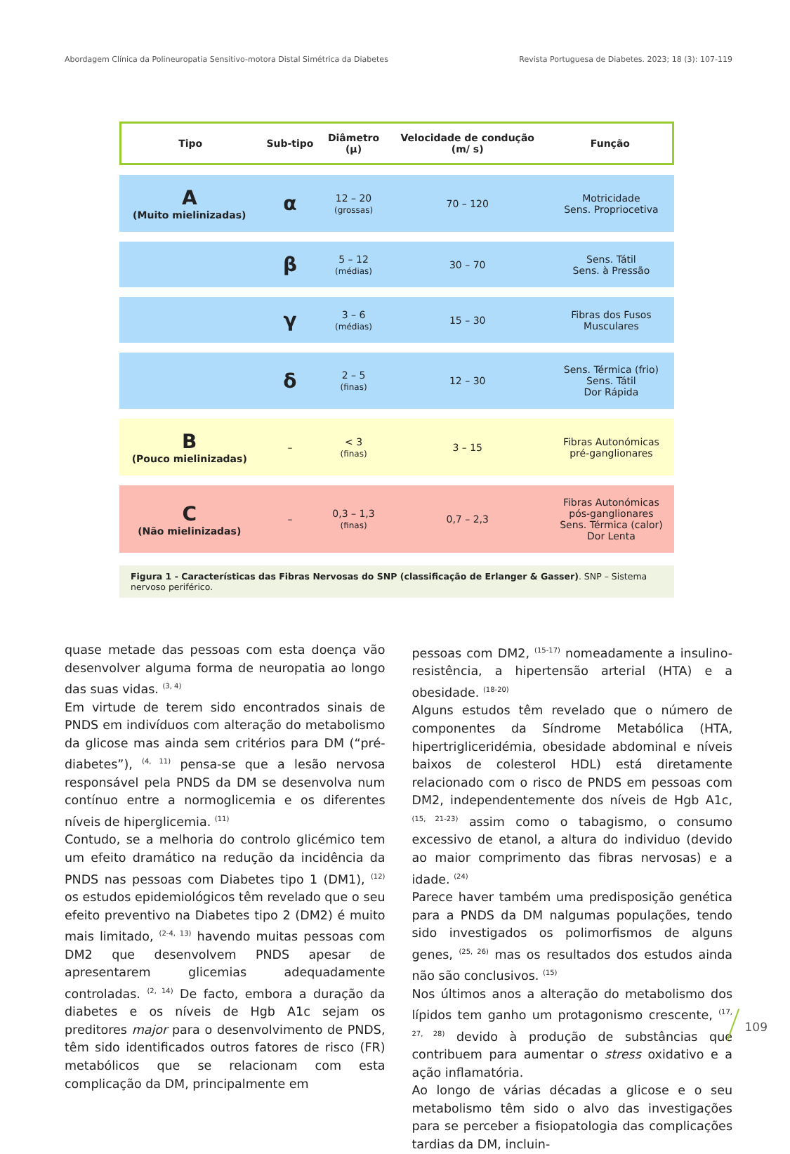Abordagem Clínica da Polineuropatia Sensitivo-motora Distal Simétrica da Diabetes Revista Portuguesa de Diabetes. 2023; 18 (3): 107-119
| Tipo | Sub-tipo | Diâmetro (µ) | Velocidade de condução (m/ s) | Função |
| --- | --- | --- | --- | --- |
| A (Muito mielinizadas) | α | 12 – 20 (grossas) | 70 – 120 | Motricidade Sens. Propriocetiva |
| | β | 5 – 12 (médias) | 30 – 70 | Sens. Tátil Sens. à Pressão |
| | γ | 3 – 6 (médias) | 15 – 30 | Fibras dos Fusos Musculares |
| | δ | 2 – 5 (finas) | 12 – 30 | Sens. Térmica (frio) Sens. Tátil Dor Rápida |
| B (Pouco mielinizadas) | – | < 3 (finas) | 3 – 15 | Fibras Autonómicas pré-ganglionares |
| C (Não mielinizadas) | – | 0,3 – 1,3 (finas) | 0,7 – 2,3 | Fibras Autonómicas pós-ganglionares Sens. Térmica (calor) Dor Lenta |
Figura 1 - Características das Fibras Nervosas do SNP (classificação de Erlanger & Gasser). SNP – Sistema nervoso periférico.
quase metade das pessoas com esta doença vão desenvolver alguma forma de neuropatia ao longo das suas vidas. <sup>(3, 4)</sup>
Em virtude de terem sido encontrados sinais de PNDS em indivíduos com alteração do metabolismo da glicose mas ainda sem critérios para DM (“pré-diabetes”), <sup>(4, 11)</sup> pensa-se que a lesão nervosa responsável pela PNDS da DM se desenvolva num contínuo entre a normoglicemia e os diferentes níveis de hiperglicemia. <sup>(11)</sup>
Contudo, se a melhoria do controlo glicémico tem um efeito dramático na redução da incidência da PNDS nas pessoas com Diabetes tipo 1 (DM1), <sup>(12)</sup> os estudos epidemiológicos têm revelado que o seu efeito preventivo na Diabetes tipo 2 (DM2) é muito mais limitado, <sup>(2-4, 13)</sup> havendo muitas pessoas com DM2 que desenvolvem PNDS apesar de apresentarem glicemias adequadamente controladas. <sup>(2, 14)</sup> De facto, embora a duração da diabetes e os níveis de Hgb A1c sejam os preditores major para o desenvolvimento de PNDS, têm sido identificados outros fatores de risco (FR) metabólicos que se relacionam com esta complicação da DM, principalmente em
pessoas com DM2, <sup>(15-17)</sup> nomeadamente a insulino-resistência, a hipertensão arterial (HTA) e a obesidade. <sup>(18-20)</sup>
Alguns estudos têm revelado que o número de componentes da Síndrome Metabólica (HTA, hipertrigliceridémia, obesidade abdominal e níveis baixos de colesterol HDL) está diretamente relacionado com o risco de PNDS em pessoas com DM2, independentemente dos níveis de Hgb A1c, <sup>(15, 21-23)</sup> assim como o tabagismo, o consumo excessivo de etanol, a altura do individuo (devido ao maior comprimento das fibras nervosas) e a idade. <sup>(24)</sup>
Parece haver também uma predisposição genética para a PNDS da DM nalgumas populações, tendo sido investigados os polimorfismos de alguns genes, <sup>(25, 26)</sup> mas os resultados dos estudos ainda não são conclusivos. <sup>(15)</sup>
Nos últimos anos a alteração do metabolismo dos lípidos tem ganho um protagonismo crescente, <sup>(17, 27, 28)</sup> devido à produção de substâncias que contribuem para aumentar o stress oxidativo e a ação inflamatória.
Ao longo de várias décadas a glicose e o seu metabolismo têm sido o alvo das investigações para se perceber a fisiopatologia das complicações tardias da DM, incluin-
109